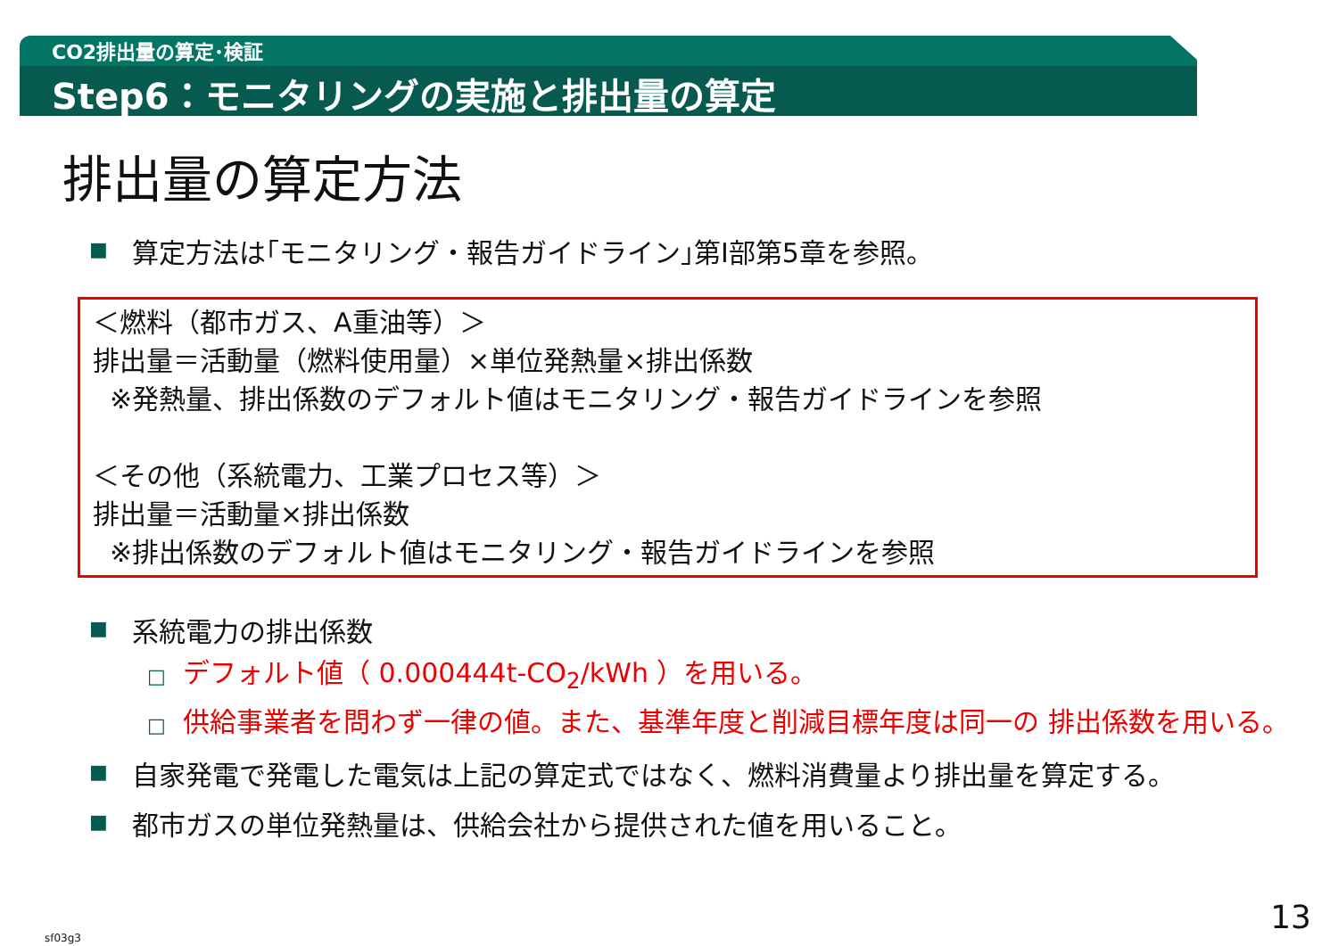CO2排出量の算定･検証
Step6：モニタリングの実施と排出量の算定
排出量の算定方法
■ 算定方法は｢モニタリング・報告ガイドライン｣第Ⅰ部第5章を参照。
＜燃料（都市ガス、A重油等）＞
排出量＝活動量（燃料使用量）×単位発熱量×排出係数
※発熱量、排出係数のデフォルト値はモニタリング・報告ガイドラインを参照
＜その他（系統電力、工業プロセス等）＞
排出量＝活動量×排出係数
※排出係数のデフォルト値はモニタリング・報告ガイドラインを参照
■ 系統電力の排出係数
□ デフォルト値（ 0.000444t-CO<sub>2</sub>/kWh ）を用いる。
□ 供給事業者を問わず一律の値。また、基準年度と削減目標年度は同一の 排出係数を用いる。
■ 自家発電で発電した電気は上記の算定式ではなく、燃料消費量より排出量を算定する。
■ 都市ガスの単位発熱量は、供給会社から提供された値を用いること。
sf03g3
13